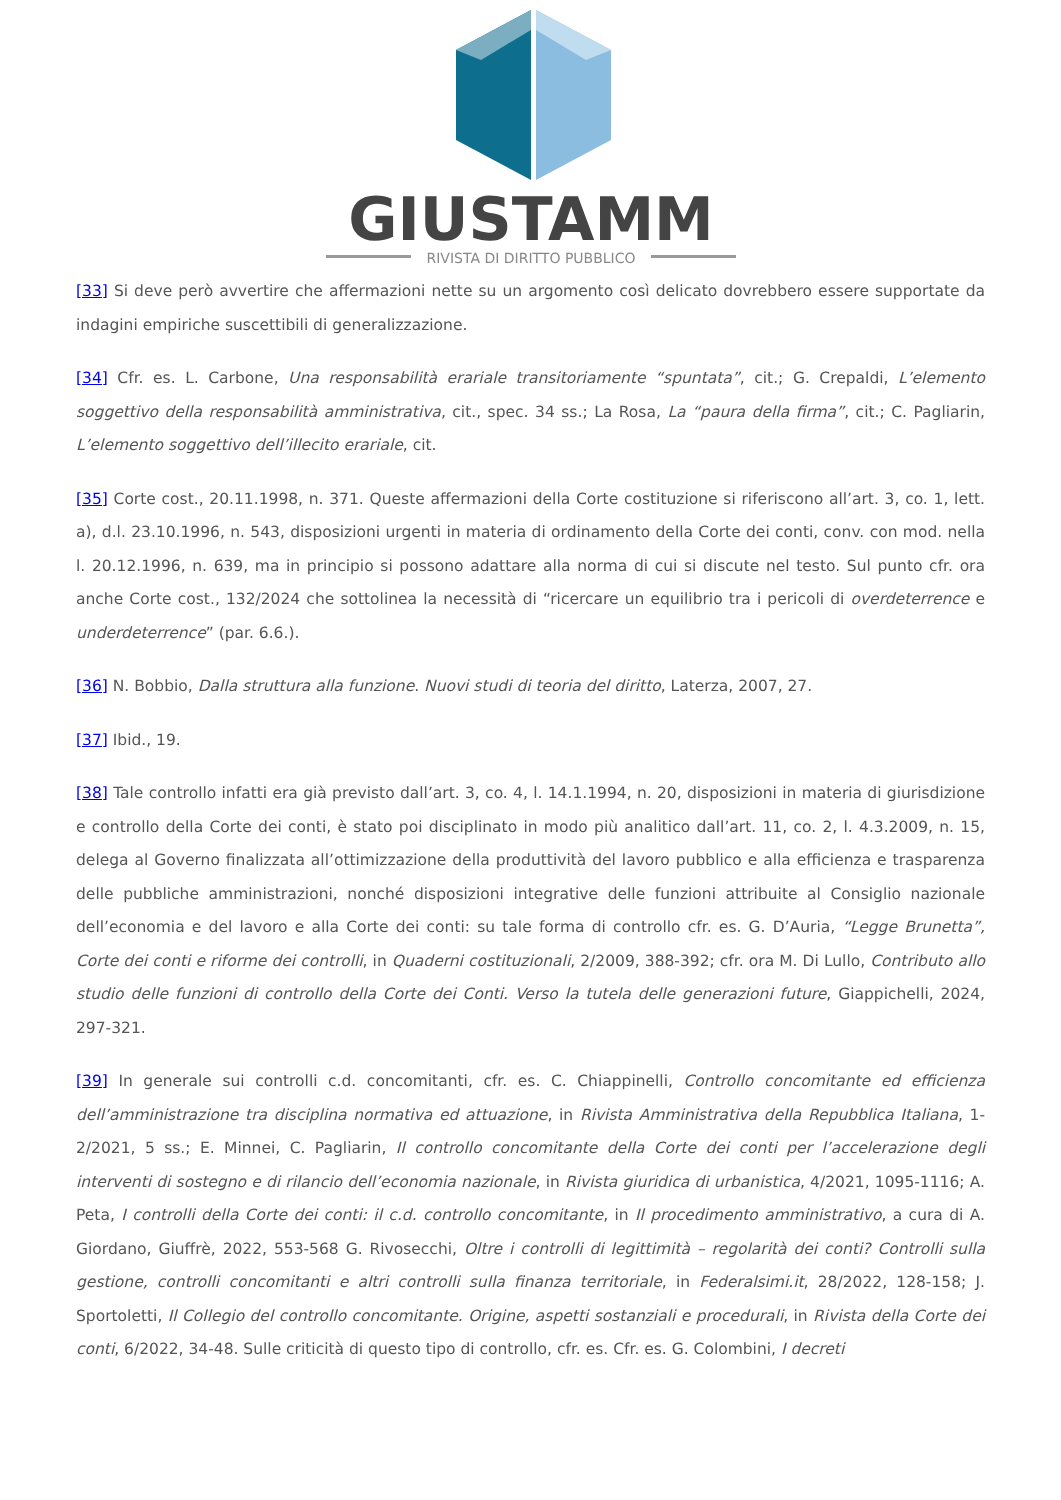GIUSTAMM
RIVISTA DI DIRITTO PUBBLICO
[33] Si deve però avvertire che affermazioni nette su un argomento così delicato dovrebbero essere supportate da indagini empiriche suscettibili di generalizzazione.
[34] Cfr. es. L. Carbone, Una responsabilità erariale transitoriamente “spuntata”, cit.; G. Crepaldi, L’elemento soggettivo della responsabilità amministrativa, cit., spec. 34 ss.; La Rosa, La “paura della firma”, cit.; C. Pagliarin, L’elemento soggettivo dell’illecito erariale, cit.
[35] Corte cost., 20.11.1998, n. 371. Queste affermazioni della Corte costituzione si riferiscono all’art. 3, co. 1, lett. a), d.l. 23.10.1996, n. 543, disposizioni urgenti in materia di ordinamento della Corte dei conti, conv. con mod. nella l. 20.12.1996, n. 639, ma in principio si possono adattare alla norma di cui si discute nel testo. Sul punto cfr. ora anche Corte cost., 132/2024 che sottolinea la necessità di “ricercare un equilibrio tra i pericoli di overdeterrence e underdeterrence” (par. 6.6.).
[36] N. Bobbio, Dalla struttura alla funzione. Nuovi studi di teoria del diritto, Laterza, 2007, 27.
[37] Ibid., 19.
[38] Tale controllo infatti era già previsto dall’art. 3, co. 4, l. 14.1.1994, n. 20, disposizioni in materia di giurisdizione e controllo della Corte dei conti, è stato poi disciplinato in modo più analitico dall’art. 11, co. 2, l. 4.3.2009, n. 15, delega al Governo finalizzata all’ottimizzazione della produttività del lavoro pubblico e alla efficienza e trasparenza delle pubbliche amministrazioni, nonché disposizioni integrative delle funzioni attribuite al Consiglio nazionale dell’economia e del lavoro e alla Corte dei conti: su tale forma di controllo cfr. es. G. D’Auria, “Legge Brunetta”, Corte dei conti e riforme dei controlli, in Quaderni costituzionali, 2/2009, 388-392; cfr. ora M. Di Lullo, Contributo allo studio delle funzioni di controllo della Corte dei Conti. Verso la tutela delle generazioni future, Giappichelli, 2024, 297-321.
[39] In generale sui controlli c.d. concomitanti, cfr. es. C. Chiappinelli, Controllo concomitante ed efficienza dell’amministrazione tra disciplina normativa ed attuazione, in Rivista Amministrativa della Repubblica Italiana, 1-2/2021, 5 ss.; E. Minnei, C. Pagliarin, Il controllo concomitante della Corte dei conti per l’accelerazione degli interventi di sostegno e di rilancio dell’economia nazionale, in Rivista giuridica di urbanistica, 4/2021, 1095-1116; A. Peta, I controlli della Corte dei conti: il c.d. controllo concomitante, in Il procedimento amministrativo, a cura di A. Giordano, Giuffrè, 2022, 553-568 G. Rivosecchi, Oltre i controlli di legittimità – regolarità dei conti? Controlli sulla gestione, controlli concomitanti e altri controlli sulla finanza territoriale, in Federalsimi.it, 28/2022, 128-158; J. Sportoletti, Il Collegio del controllo concomitante. Origine, aspetti sostanziali e procedurali, in Rivista della Corte dei conti, 6/2022, 34-48. Sulle criticità di questo tipo di controllo, cfr. es. Cfr. es. G. Colombini, I decreti